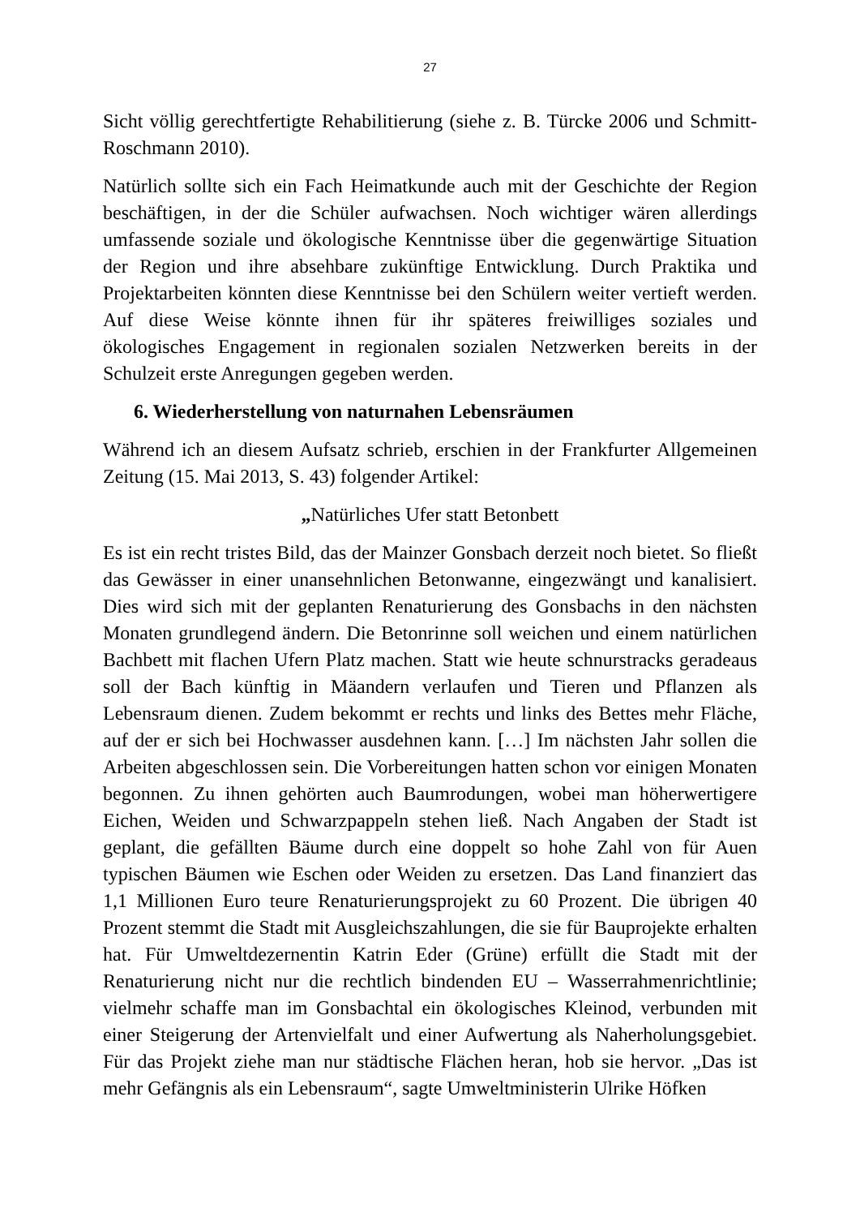27
Sicht völlig gerechtfertigte Rehabilitierung (siehe z. B. Türcke 2006 und Schmitt-Roschmann 2010).
Natürlich sollte sich ein Fach Heimatkunde auch mit der Geschichte der Region beschäftigen, in der die Schüler aufwachsen. Noch wichtiger wären allerdings umfassende soziale und ökologische Kenntnisse über die gegenwärtige Situation der Region und ihre absehbare zukünftige Entwicklung. Durch Praktika und Projektarbeiten könnten diese Kenntnisse bei den Schülern weiter vertieft werden. Auf diese Weise könnte ihnen für ihr späteres freiwilliges soziales und ökologisches Engagement in regionalen sozialen Netzwerken bereits in der Schulzeit erste Anregungen gegeben werden.
6. Wiederherstellung von naturnahen Lebensräumen
Während ich an diesem Aufsatz schrieb, erschien in der Frankfurter Allgemeinen Zeitung (15. Mai 2013, S. 43) folgender Artikel:
„Natürliches Ufer statt Betonbett
Es ist ein recht tristes Bild, das der Mainzer Gonsbach derzeit noch bietet. So fließt das Gewässer in einer unansehnlichen Betonwanne, eingezwängt und kanalisiert. Dies wird sich mit der geplanten Renaturierung des Gonsbachs in den nächsten Monaten grundlegend ändern. Die Betonrinne soll weichen und einem natürlichen Bachbett mit flachen Ufern Platz machen. Statt wie heute schnurstracks geradeaus soll der Bach künftig in Mäandern verlaufen und Tieren und Pflanzen als Lebensraum dienen. Zudem bekommt er rechts und links des Bettes mehr Fläche, auf der er sich bei Hochwasser ausdehnen kann. […] Im nächsten Jahr sollen die Arbeiten abgeschlossen sein. Die Vorbereitungen hatten schon vor einigen Monaten begonnen. Zu ihnen gehörten auch Baumrodungen, wobei man höherwertigere Eichen, Weiden und Schwarzpappeln stehen ließ. Nach Angaben der Stadt ist geplant, die gefällten Bäume durch eine doppelt so hohe Zahl von für Auen typischen Bäumen wie Eschen oder Weiden zu ersetzen. Das Land finanziert das 1,1 Millionen Euro teure Renaturierungsprojekt zu 60 Prozent. Die übrigen 40 Prozent stemmt die Stadt mit Ausgleichszahlungen, die sie für Bauprojekte erhalten hat. Für Umweltdezernentin Katrin Eder (Grüne) erfüllt die Stadt mit der Renaturierung nicht nur die rechtlich bindenden EU – Wasserrahmenrichtlinie; vielmehr schaffe man im Gonsbachtal ein ökologisches Kleinod, verbunden mit einer Steigerung der Artenvielfalt und einer Aufwertung als Naherholungsgebiet. Für das Projekt ziehe man nur städtische Flächen heran, hob sie hervor. „Das ist mehr Gefängnis als ein Lebensraum“, sagte Umweltministerin Ulrike Höfken